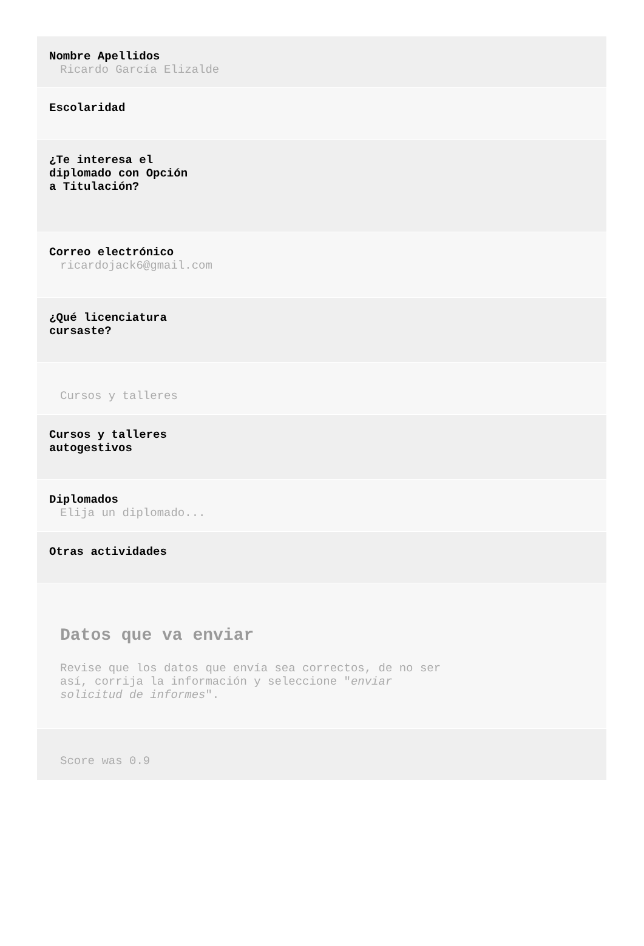Nombre Apellidos
Ricardo García Elizalde
Escolaridad
¿Te interesa el diplomado con Opción a Titulación?
Correo electrónico
ricardojack6@gmail.com
¿Qué licenciatura cursaste?
Cursos y talleres
Cursos y talleres autogestivos
Diplomados
Elija un diplomado...
Otras actividades
Datos que va enviar
Revise que los datos que envía sea correctos, de no ser así, corrija la información y seleccione "enviar solicitud de informes".
Score was 0.9